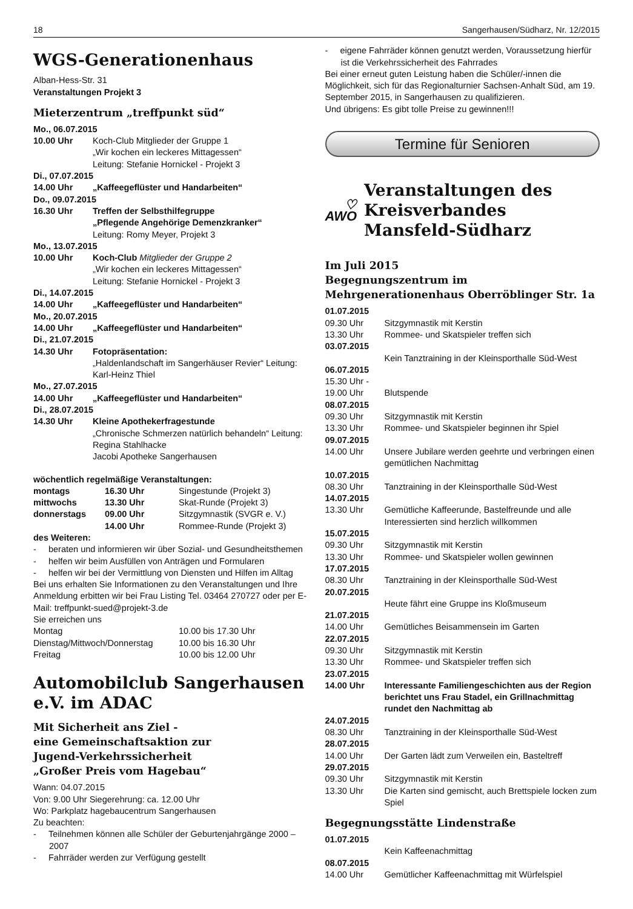18 Sangerhausen/Südharz, Nr. 12/2015
WGS-Generationenhaus
Alban-Hess-Str. 31
Veranstaltungen Projekt 3
Mieterzentrum „treffpunkt süd“
| Mo., 06.07.2015 | |
| 10.00 Uhr | Koch-Club Mitglieder der Gruppe 1 „Wir kochen ein leckeres Mittagessen“ Leitung: Stefanie Hornickel - Projekt 3 |
| Di., 07.07.2015 | |
| 14.00 Uhr | „Kaffeegeflüster und Handarbeiten“ |
| Do., 09.07.2015 | |
| 16.30 Uhr | Treffen der Selbsthilfegruppe „Pflegende Angehörige Demenzkranker“ Leitung: Romy Meyer, Projekt 3 |
| Mo., 13.07.2015 | |
| 10.00 Uhr | Koch-Club Mitglieder der Gruppe 2 „Wir kochen ein leckeres Mittagessen“ Leitung: Stefanie Hornickel - Projekt 3 |
| Di., 14.07.2015 | |
| 14.00 Uhr | „Kaffeegeflüster und Handarbeiten“ |
| Mo., 20.07.2015 | |
| 14.00 Uhr | „Kaffeegeflüster und Handarbeiten“ |
| Di., 21.07.2015 | |
| 14.30 Uhr | Fotopräsentation: „Haldenlandschaft im Sangerhäuser Revier“ Leitung: Karl-Heinz Thiel |
| Mo., 27.07.2015 | |
| 14.00 Uhr | „Kaffeegeflüster und Handarbeiten“ |
| Di., 28.07.2015 | |
| 14.30 Uhr | Kleine Apothekerfragestunde „Chronische Schmerzen natürlich behandeln“ Leitung: Regina Stahlhacke Jacobi Apotheke Sangerhausen |
wöchentlich regelmäßige Veranstaltungen:
| montags | 16.30 Uhr | Singestunde (Projekt 3) |
| mittwochs | 13.30 Uhr | Skat-Runde (Projekt 3) |
| donnerstags | 09.00 Uhr | Sitzgymnastik (SVGR e. V.) |
| | 14.00 Uhr | Rommee-Runde (Projekt 3) |
des Weiteren:
- beraten und informieren wir über Sozial- und Gesundheitsthemen
- helfen wir beim Ausfüllen von Anträgen und Formularen
- helfen wir bei der Vermittlung von Diensten und Hilfen im Alltag
Bei uns erhalten Sie Informationen zu den Veranstaltungen und Ihre Anmeldung erbitten wir bei Frau Listing Tel. 03464 270727 oder per E-Mail: treffpunkt-sued@projekt-3.de
Sie erreichen uns
| Montag | 10.00 bis 17.30 Uhr |
| Dienstag/Mittwoch/Donnerstag | 10.00 bis 16.30 Uhr |
| Freitag | 10.00 bis 12.00 Uhr |
Automobilclub Sangerhausen e.V. im ADAC
Mit Sicherheit ans Ziel -
eine Gemeinschaftsaktion zur
Jugend-Verkehrssicherheit
„Großer Preis vom Hagebau“
Wann: 04.07.2015
Von: 9.00 Uhr Siegerehrung: ca. 12.00 Uhr
Wo: Parkplatz hagebaucentrum Sangerhausen
Zu beachten:
- Teilnehmen können alle Schüler der Geburtenjahrgänge 2000 – 2007
- Fahrräder werden zur Verfügung gestellt
- eigene Fahrräder können genutzt werden, Voraussetzung hierfür ist die Verkehrssicherheit des Fahrrades
Bei einer erneut guten Leistung haben die Schüler/-innen die Möglichkeit, sich für das Regionalturnier Sachsen-Anhalt Süd, am 19. September 2015, in Sangerhausen zu qualifizieren.
Und übrigens: Es gibt tolle Preise zu gewinnen!!!
Termine für Senioren
♡ AWO
Veranstaltungen des Kreisverbandes Mansfeld-Südharz
Im Juli 2015
Begegnungszentrum im
Mehrgenerationenhaus Oberröblinger Str. 1a
| 01.07.2015 | |
| 09.30 Uhr | Sitzgymnastik mit Kerstin |
| 13.30 Uhr | Rommee- und Skatspieler treffen sich |
| 03.07.2015 | |
| | Kein Tanztraining in der Kleinsporthalle Süd-West |
| 06.07.2015 | |
| 15.30 Uhr - 19.00 Uhr | Blutspende |
| 08.07.2015 | |
| 09.30 Uhr | Sitzgymnastik mit Kerstin |
| 13.30 Uhr | Rommee- und Skatspieler beginnen ihr Spiel |
| 09.07.2015 | |
| 14.00 Uhr | Unsere Jubilare werden geehrte und verbringen einen gemütlichen Nachmittag |
| 10.07.2015 | |
| 08.30 Uhr | Tanztraining in der Kleinsporthalle Süd-West |
| 14.07.2015 | |
| 13.30 Uhr | Gemütliche Kaffeerunde, Bastelfreunde und alle Interessierten sind herzlich willkommen |
| 15.07.2015 | |
| 09.30 Uhr | Sitzgymnastik mit Kerstin |
| 13.30 Uhr | Rommee- und Skatspieler wollen gewinnen |
| 17.07.2015 | |
| 08.30 Uhr | Tanztraining in der Kleinsporthalle Süd-West |
| 20.07.2015 | |
| | Heute fährt eine Gruppe ins Kloßmuseum |
| 21.07.2015 | |
| 14.00 Uhr | Gemütliches Beisammensein im Garten |
| 22.07.2015 | |
| 09.30 Uhr | Sitzgymnastik mit Kerstin |
| 13.30 Uhr | Rommee- und Skatspieler treffen sich |
| 23.07.2015 | |
| 14.00 Uhr | Interessante Familiengeschichten aus der Region berichtet uns Frau Stadel, ein Grillnachmittag rundet den Nachmittag ab |
| 24.07.2015 | |
| 08.30 Uhr | Tanztraining in der Kleinsporthalle Süd-West |
| 28.07.2015 | |
| 14.00 Uhr | Der Garten lädt zum Verweilen ein, Basteltreff |
| 29.07.2015 | |
| 09.30 Uhr | Sitzgymnastik mit Kerstin |
| 13.30 Uhr | Die Karten sind gemischt, auch Brettspiele locken zum Spiel |
Begegnungsstätte Lindenstraße
| 01.07.2015 | |
| | Kein Kaffeenachmittag |
| 08.07.2015 | |
| 14.00 Uhr | Gemütlicher Kaffeenachmittag mit Würfelspiel |